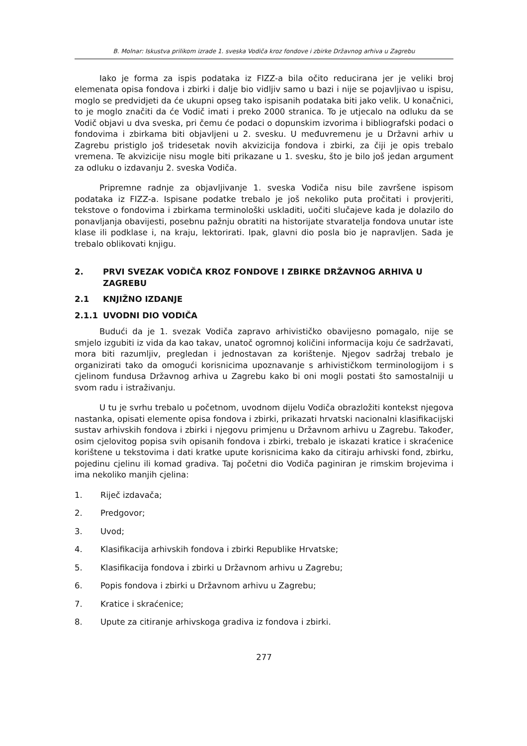B. Molnar: Iskustva prilikom izrade 1. sveska Vodiča kroz fondove i zbirke Državnog arhiva u Zagrebu
Iako je forma za ispis podataka iz FIZZ-a bila očito reducirana jer je veliki broj elemenata opisa fondova i zbirki i dalje bio vidljiv samo u bazi i nije se pojavljivao u ispisu, moglo se predvidjeti da će ukupni opseg tako ispisanih podataka biti jako velik. U konačnici, to je moglo značiti da će Vodič imati i preko 2000 stranica. To je utjecalo na odluku da se Vodič objavi u dva sveska, pri čemu će podaci o dopunskim izvorima i bibliografski podaci o fondovima i zbirkama biti objavljeni u 2. svesku. U međuvremenu je u Državni arhiv u Zagrebu pristiglo još tridesetak novih akvizicija fondova i zbirki, za čiji je opis trebalo vremena. Te akvizicije nisu mogle biti prikazane u 1. svesku, što je bilo još jedan argument za odluku o izdavanju 2. sveska Vodiča.
Pripremne radnje za objavljivanje 1. sveska Vodiča nisu bile završene ispisom podataka iz FIZZ-a. Ispisane podatke trebalo je još nekoliko puta pročitati i provjeriti, tekstove o fondovima i zbirkama terminološki uskladiti, uočiti slučajeve kada je dolazilo do ponavljanja obavijesti, posebnu pažnju obratiti na historijate stvaratelja fondova unutar iste klase ili podklase i, na kraju, lektorirati. Ipak, glavni dio posla bio je napravljen. Sada je trebalo oblikovati knjigu.
2. PRVI SVEZAK VODIČA KROZ FONDOVE I ZBIRKE DRŽAVNOG ARHIVA U ZAGREBU
2.1 KNJIŽNO IZDANJE
2.1.1 UVODNI DIO VODIČA
Budući da je 1. svezak Vodiča zapravo arhivističko obavijesno pomagalo, nije se smjelo izgubiti iz vida da kao takav, unatoč ogromnoj količini informacija koju će sadržavati, mora biti razumljiv, pregledan i jednostavan za korištenje. Njegov sadržaj trebalo je organizirati tako da omogući korisnicima upoznavanje s arhivističkom terminologijom i s cjelinom fundusa Državnog arhiva u Zagrebu kako bi oni mogli postati što samostalniji u svom radu i istraživanju.
U tu je svrhu trebalo u početnom, uvodnom dijelu Vodiča obrazložiti kontekst njegova nastanka, opisati elemente opisa fondova i zbirki, prikazati hrvatski nacionalni klasifikacijski sustav arhivskih fondova i zbirki i njegovu primjenu u Državnom arhivu u Zagrebu. Također, osim cjelovitog popisa svih opisanih fondova i zbirki, trebalo je iskazati kratice i skraćenice korištene u tekstovima i dati kratke upute korisnicima kako da citiraju arhivski fond, zbirku, pojedinu cjelinu ili komad gradiva. Taj početni dio Vodiča paginiran je rimskim brojevima i ima nekoliko manjih cjelina:
1. Riječ izdavača;
2. Predgovor;
3. Uvod;
4. Klasifikacija arhivskih fondova i zbirki Republike Hrvatske;
5. Klasifikacija fondova i zbirki u Državnom arhivu u Zagrebu;
6. Popis fondova i zbirki u Državnom arhivu u Zagrebu;
7. Kratice i skraćenice;
8. Upute za citiranje arhivskoga gradiva iz fondova i zbirki.
277